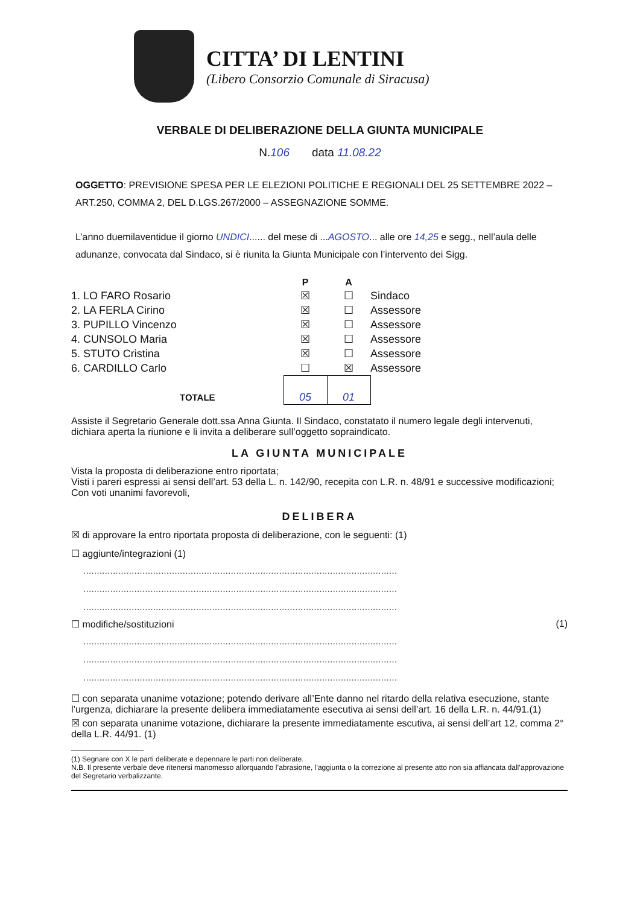CITTA’ DI LENTINI
(Libero Consorzio Comunale di Siracusa)
VERBALE DI DELIBERAZIONE DELLA GIUNTA MUNICIPALE
N.106 data 11.08.22
OGGETTO: PREVISIONE SPESA PER LE ELEZIONI POLITICHE E REGIONALI DEL 25 SETTEMBRE 2022 – ART.250, COMMA 2, DEL D.LGS.267/2000 – ASSEGNAZIONE SOMME.
L’anno duemilaventidue il giorno UNDICI...... del mese di ...AGOSTO... alle ore 14,25 e segg., nell’aula delle adunanze, convocata dal Sindaco, si è riunita la Giunta Municipale con l’intervento dei Sigg.
| | P | A | |
| --- | --- | --- | --- |
| 1. LO FARO Rosario | ☒ | ☐ | Sindaco |
| 2. LA FERLA Cirino | ☒ | ☐ | Assessore |
| 3. PUPILLO Vincenzo | ☒ | ☐ | Assessore |
| 4. CUNSOLO Maria | ☒ | ☐ | Assessore |
| 5. STUTO Cristina | ☒ | ☐ | Assessore |
| 6. CARDILLO Carlo | ☐ | ☒ | Assessore |
| TOTALE | 05 | 01 | |
Assiste il Segretario Generale dott.ssa Anna Giunta. Il Sindaco, constatato il numero legale degli intervenuti, dichiara aperta la riunione e li invita a deliberare sull’oggetto sopraindicato.
LA GIUNTA MUNICIPALE
Vista la proposta di deliberazione entro riportata;
Visti i pareri espressi ai sensi dell’art. 53 della L. n. 142/90, recepita con L.R. n. 48/91 e successive modificazioni;
Con voti unanimi favorevoli,
DELIBERA
☒ di approvare la entro riportata proposta di deliberazione, con le seguenti: (1)
☐ aggiunte/integrazioni (1)
.....................................................................................................................
.....................................................................................................................
.....................................................................................................................
☐ modifiche/sostituzioni (1)
.....................................................................................................................
.....................................................................................................................
.....................................................................................................................
☐ con separata unanime votazione; potendo derivare all’Ente danno nel ritardo della relativa esecuzione, stante l’urgenza, dichiarare la presente delibera immediatamente esecutiva ai sensi dell’art. 16 della L.R. n. 44/91.(1)
☒ con separata unanime votazione, dichiarare la presente immediatamente escutiva, ai sensi dell’art 12, comma 2° della L.R. 44/91. (1)
(1) Segnare con X le parti deliberate e depennare le parti non deliberate.
N.B. Il presente verbale deve ritenersi manomesso allorquando l’abrasione, l’aggiunta o la correzione al presente atto non sia affiancata dall’approvazione del Segretario verbalizzante.